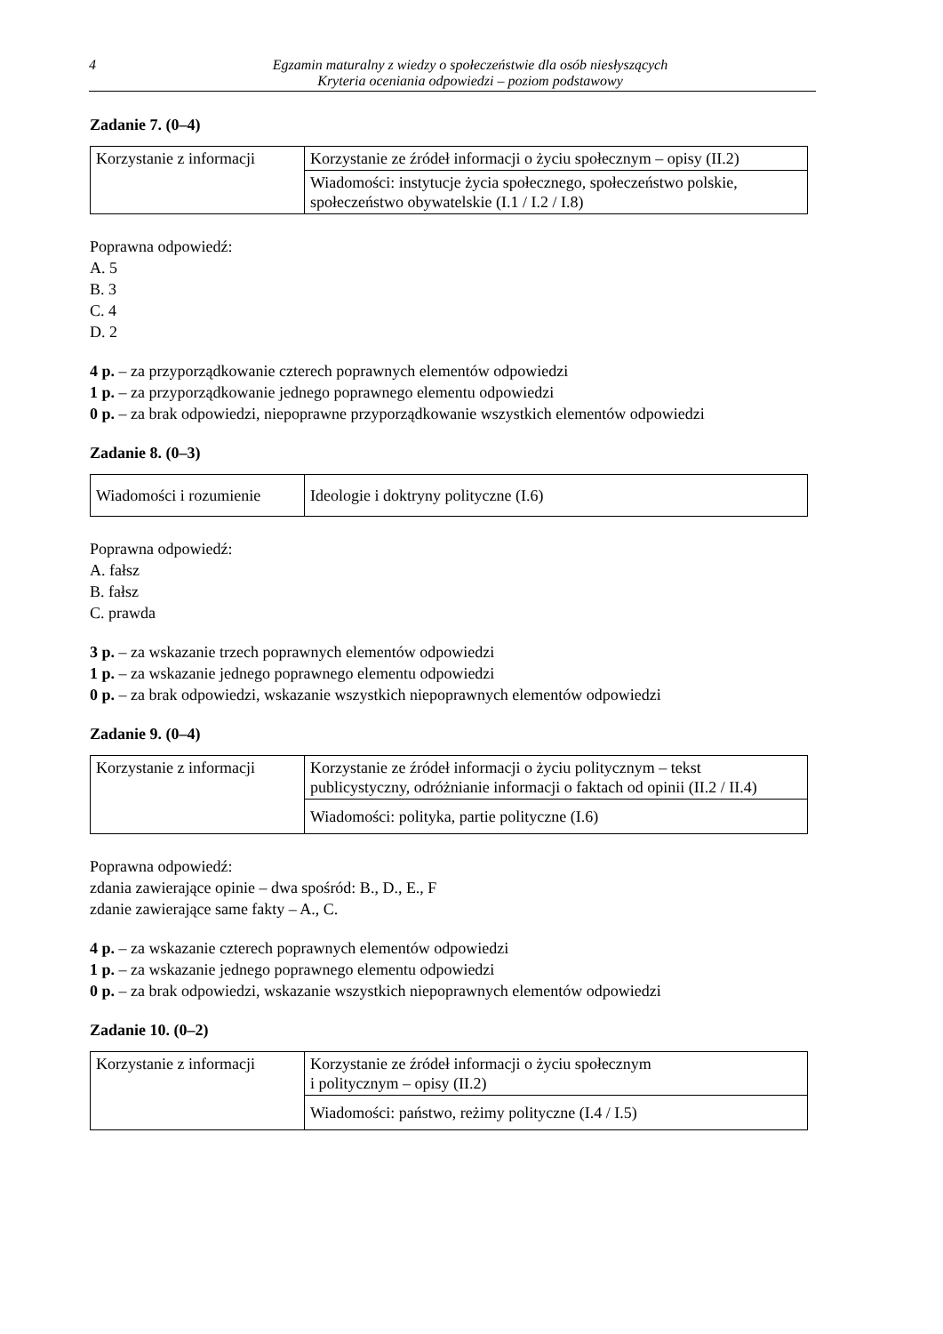4
Egzamin maturalny z wiedzy o społeczeństwie dla osób niesłyszących
Kryteria oceniania odpowiedzi – poziom podstawowy
Zadanie 7. (0–4)
| Korzystanie z informacji | Korzystanie ze źródeł informacji o życiu społecznym – opisy (II.2) |
| | Wiadomości: instytucje życia społecznego, społeczeństwo polskie, społeczeństwo obywatelskie (I.1 / I.2 / I.8) |
Poprawna odpowiedź:
A. 5
B. 3
C. 4
D. 2
4 p. – za przyporządkowanie czterech poprawnych elementów odpowiedzi
1 p. – za przyporządkowanie jednego poprawnego elementu odpowiedzi
0 p. – za brak odpowiedzi, niepoprawne przyporządkowanie wszystkich elementów odpowiedzi
Zadanie 8. (0–3)
| Wiadomości i rozumienie | Ideologie i doktryny polityczne (I.6) |
Poprawna odpowiedź:
A. fałsz
B. fałsz
C. prawda
3 p. – za wskazanie trzech poprawnych elementów odpowiedzi
1 p. – za wskazanie jednego poprawnego elementu odpowiedzi
0 p. – za brak odpowiedzi, wskazanie wszystkich niepoprawnych elementów odpowiedzi
Zadanie 9. (0–4)
| Korzystanie z informacji | Korzystanie ze źródeł informacji o życiu politycznym – tekst publicystyczny, odróżnianie informacji o faktach od opinii (II.2 / II.4) |
| | Wiadomości: polityka, partie polityczne (I.6) |
Poprawna odpowiedź:
zdania zawierające opinie – dwa spośród: B., D., E., F
zdanie zawierające same fakty – A., C.
4 p. – za wskazanie czterech poprawnych elementów odpowiedzi
1 p. – za wskazanie jednego poprawnego elementu odpowiedzi
0 p. – za brak odpowiedzi, wskazanie wszystkich niepoprawnych elementów odpowiedzi
Zadanie 10. (0–2)
| Korzystanie z informacji | Korzystanie ze źródeł informacji o życiu społecznym i politycznym – opisy (II.2) |
| | Wiadomości: państwo, reżimy polityczne (I.4 / I.5) |